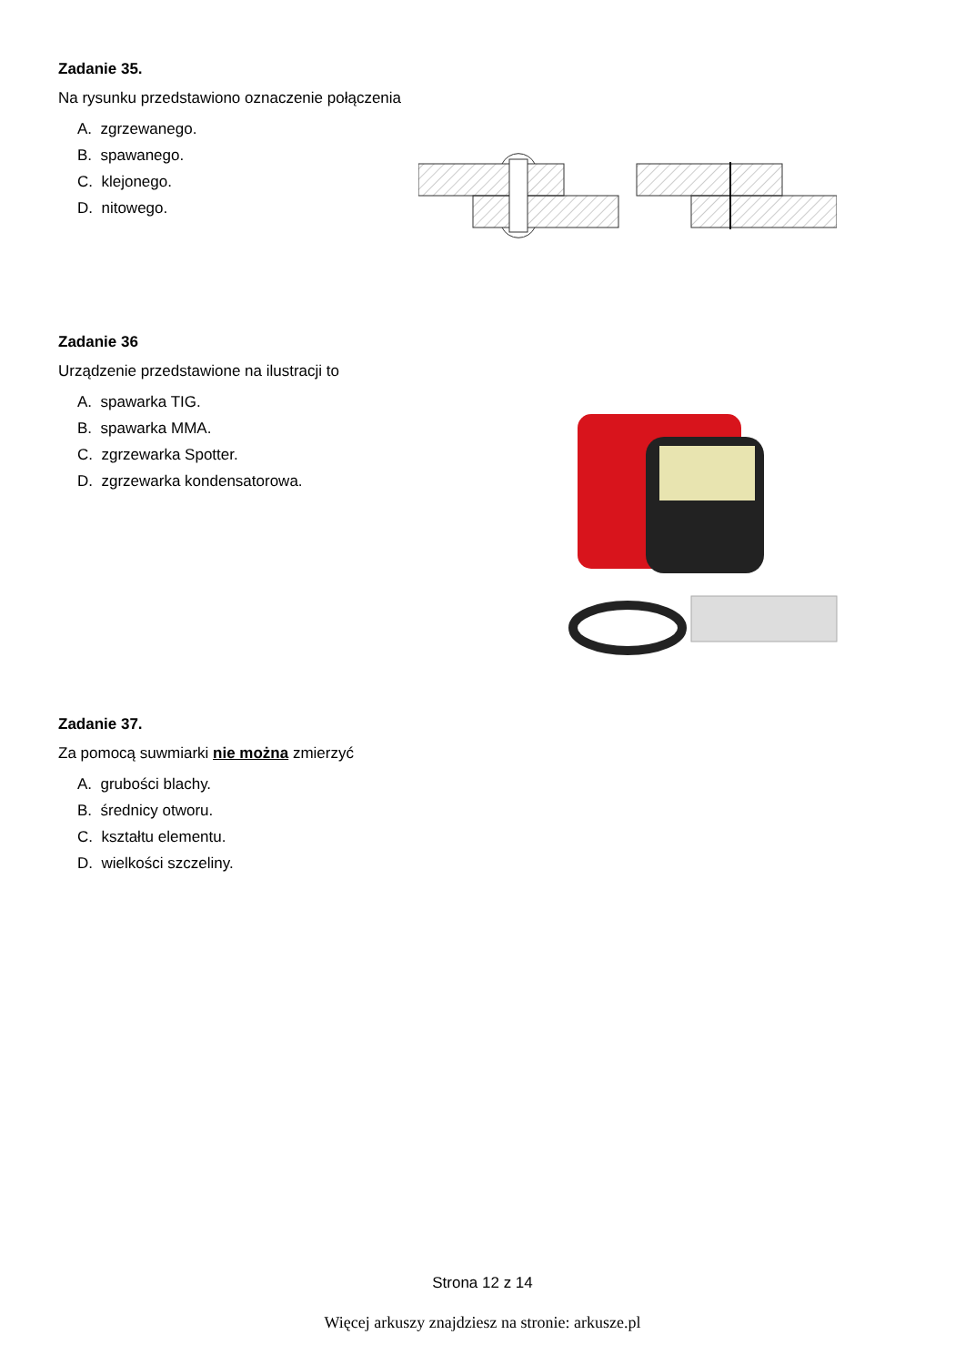Zadanie 35.
Na rysunku przedstawiono oznaczenie połączenia
A. zgrzewanego.
B. spawanego.
C. klejonego.
D. nitowego.
Zadanie 36
Urządzenie przedstawione na ilustracji to
A. spawarka TIG.
B. spawarka MMA.
C. zgrzewarka Spotter.
D. zgrzewarka kondensatorowa.
Zadanie 37.
Za pomocą suwmiarki nie można zmierzyć
A. grubości blachy.
B. średnicy otworu.
C. kształtu elementu.
D. wielkości szczeliny.
Strona 12 z 14
Więcej arkuszy znajdziesz na stronie: arkusze.pl